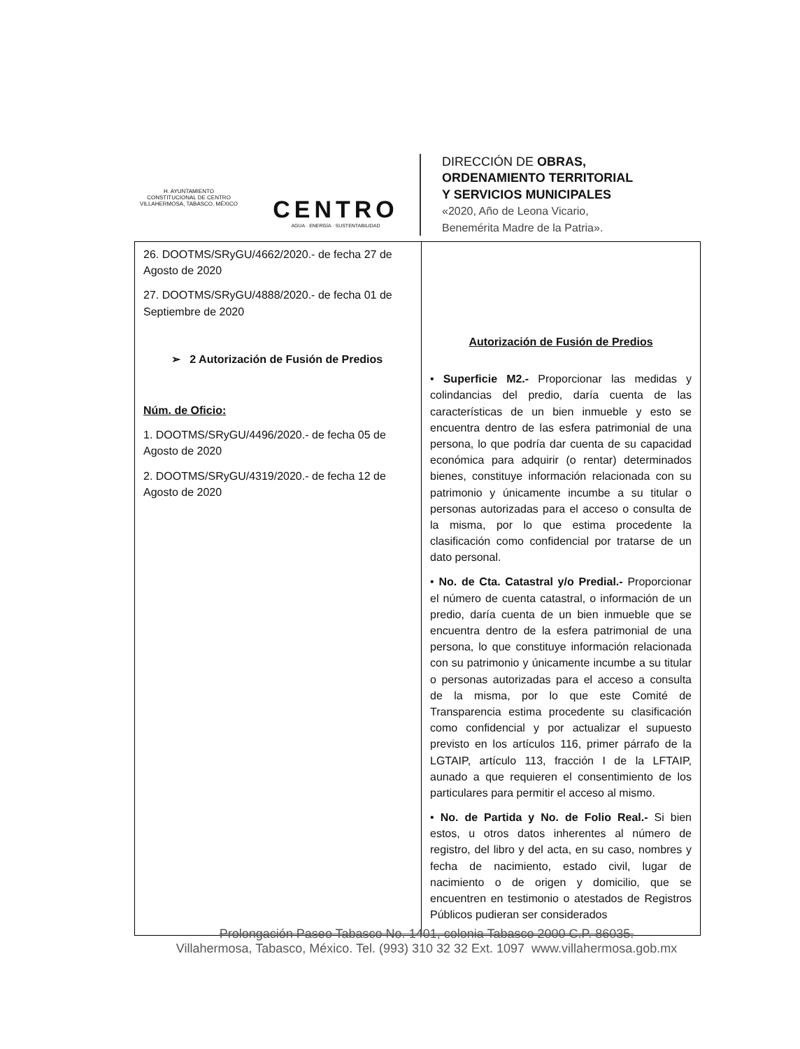H. AYUNTAMIENTO
CONSTITUCIONAL DE CENTRO
VILLAHERMOSA, TABASCO, MÉXICO
CENTRO
AGUA · ENERGÍA · SUSTENTABILIDAD
DIRECCIÓN DE OBRAS,
ORDENAMIENTO TERRITORIAL
Y SERVICIOS MUNICIPALES
«2020, Año de Leona Vicario,
Benemérita Madre de la Patria».
| 26. DOOTMS/SRyGU/4662/2020.- de fecha 27 de Agosto de 2020 27. DOOTMS/SRyGU/4888/2020.- de fecha 01 de Septiembre de 2020 ➢ 2 Autorización de Fusión de Predios Núm. de Oficio: 1. DOOTMS/SRyGU/4496/2020.- de fecha 05 de Agosto de 2020 2. DOOTMS/SRyGU/4319/2020.- de fecha 12 de Agosto de 2020 | Autorización de Fusión de Predios • Superficie M2.- Proporcionar las medidas y colindancias del predio, daría cuenta de las características de un bien inmueble y esto se encuentra dentro de las esfera patrimonial de una persona, lo que podría dar cuenta de su capacidad económica para adquirir (o rentar) determinados bienes, constituye información relacionada con su patrimonio y únicamente incumbe a su titular o personas autorizadas para el acceso o consulta de la misma, por lo que estima procedente la clasificación como confidencial por tratarse de un dato personal. • No. de Cta. Catastral y/o Predial.- Proporcionar el número de cuenta catastral, o información de un predio, daría cuenta de un bien inmueble que se encuentra dentro de la esfera patrimonial de una persona, lo que constituye información relacionada con su patrimonio y únicamente incumbe a su titular o personas autorizadas para el acceso a consulta de la misma, por lo que este Comité de Transparencia estima procedente su clasificación como confidencial y por actualizar el supuesto previsto en los artículos 116, primer párrafo de la LGTAIP, artículo 113, fracción I de la LFTAIP, aunado a que requieren el consentimiento de los particulares para permitir el acceso al mismo. • No. de Partida y No. de Folio Real.- Si bien estos, u otros datos inherentes al número de registro, del libro y del acta, en su caso, nombres y fecha de nacimiento, estado civil, lugar de nacimiento o de origen y domicilio, que se encuentren en testimonio o atestados de Registros Públicos pudieran ser considerados |
Prolongación Paseo Tabasco No. 1401, colonia Tabasco 2000 C.P. 86035.
Villahermosa, Tabasco, México. Tel. (993) 310 32 32 Ext. 1097 www.villahermosa.gob.mx